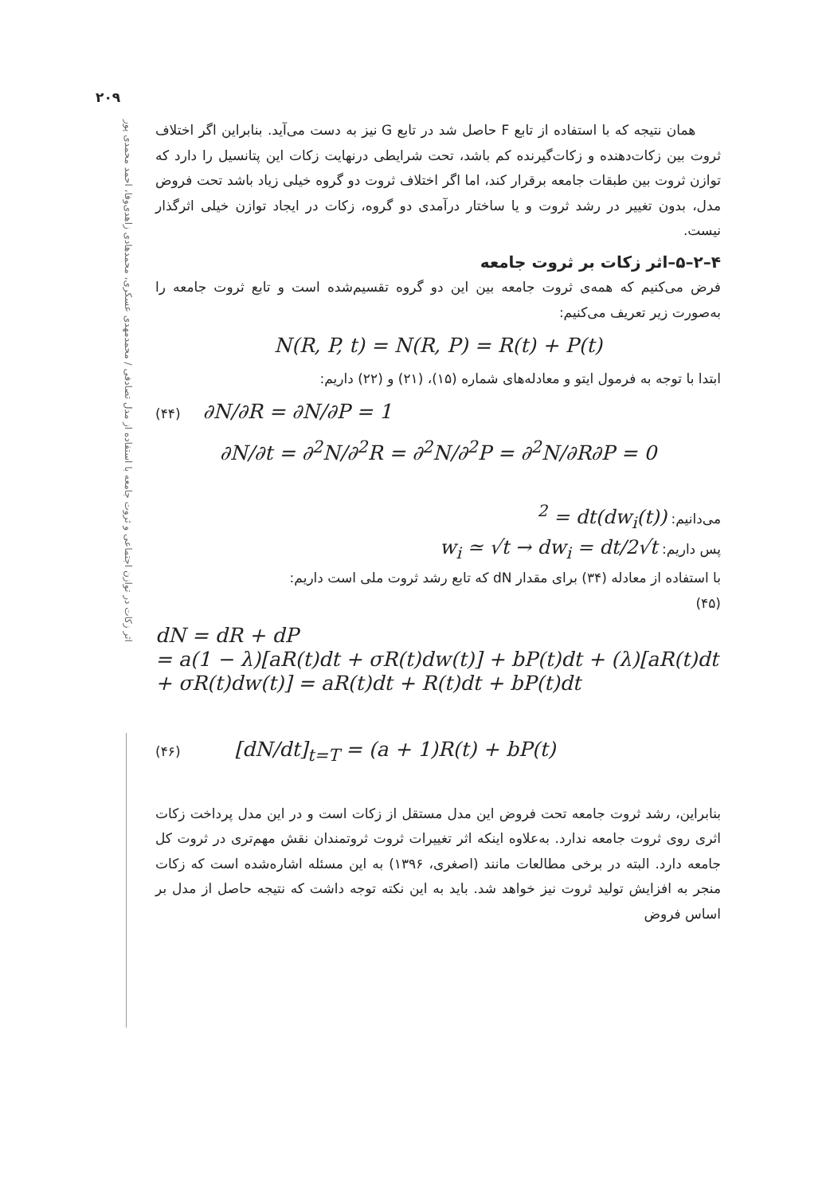۲۰۹
اثر زکات در توازن اجتماعی و ثروت جامعه با استفاده از مدل تصادفی / محمدمهدی عسکری، محمدهادی زاهدی‌وفا، احمد محمدی پور
همان نتیجه که با استفاده از تابع F حاصل شد در تابع G نیز به دست می‌آید. بنابراین اگر اختلاف ثروت بین زکات‌دهنده و زکات‌گیرنده کم باشد، تحت شرایطی درنهایت زکات این پتانسیل را دارد که توازن ثروت بین طبقات جامعه برقرار کند، اما اگر اختلاف ثروت دو گروه خیلی زیاد باشد تحت فروض مدل، بدون تغییر در رشد ثروت و یا ساختار درآمدی دو گروه، زکات در ایجاد توازن خیلی اثرگذار نیست.
۴–۲–۵–اثر زکات بر ثروت جامعه
فرض می‌کنیم که همه‌ی ثروت جامعه بین این دو گروه تقسیم‌شده است و تابع ثروت جامعه را به‌صورت زیر تعریف می‌کنیم:
N(R, P, t) = N(R, P) = R(t) + P(t)
ابتدا با توجه به فرمول ایتو و معادله‌های شماره (۱۵)، (۲۱) و (۲۲) داریم:
(۴۴) ∂N/∂R = ∂N/∂P = 1
∂N/∂t = ∂<sup>2</sup>N/∂<sup>2</sup>R = ∂<sup>2</sup>N/∂<sup>2</sup>P = ∂<sup>2</sup>N/∂R∂P = 0
می‌دانیم: (dw<sub>i</sub>(t))<sup>2</sup> = dt
پس داریم: w<sub>i</sub> ≃ √t → dw<sub>i</sub> = dt/2√t
با استفاده از معادله (۳۴) برای مقدار dN که تابع رشد ثروت ملی است داریم:
(۴۵)
dN = dR + dP
= a(1 − λ)[aR(t)dt + σR(t)dw(t)] + bP(t)dt + (λ)[aR(t)dt
+ σR(t)dw(t)] = aR(t)dt + R(t)dt + bP(t)dt
(۴۶) [dN/dt]<sub>t=T</sub> = (a + 1)R(t) + bP(t)
بنابراین، رشد ثروت جامعه تحت فروض این مدل مستقل از زکات است و در این مدل پرداخت زکات اثری روی ثروت جامعه ندارد. به‌علاوه اینکه اثر تغییرات ثروت ثروتمندان نقش مهم‌تری در ثروت کل جامعه دارد. البته در برخی مطالعات مانند (اصغری، ۱۳۹۶) به این مسئله اشاره‌شده است که زکات منجر به افزایش تولید ثروت نیز خواهد شد. باید به این نکته توجه داشت که نتیجه حاصل از مدل بر اساس فروض